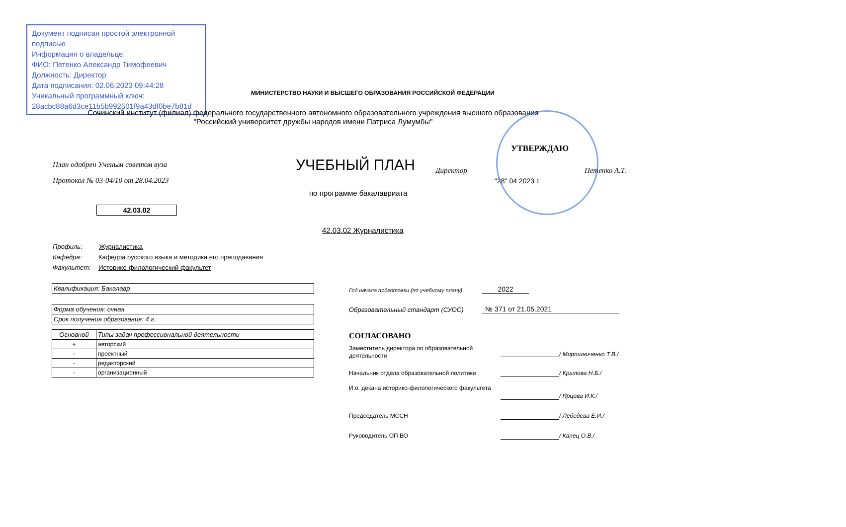Документ подписан простой электронной подписью
Информация о владельце:
ФИО: Петенко Александр Тимофеевич
Должность: Директор
Дата подписания: 02.06.2023 09:44:28
Уникальный программный ключ:
28acbc88a6d3ce11b5b992501f9a43df0be7b81d
МИНИСТЕРСТВО НАУКИ И ВЫСШЕГО ОБРАЗОВАНИЯ РОССИЙСКОЙ ФЕДЕРАЦИИ
Сочинский институт (филиал) федерального государственного автономного образовательного учреждения высшего образования
"Российский университет дружбы народов имени Патриса Лумумбы"
План одобрен Ученым советом вуза
Протокол № 03-04/10 от 28.04.2023
УЧЕБНЫЙ ПЛАН
УТВЕРЖДАЮ
Директор Петенко А.Т.
"28" 04 2023 г.
по программе бакалавриата
42.03.02
42.03.02 Журналистика
Профиль: Журналистика
Кафедра: Кафедра русского языка и методики его преподавания
Факультет: Историко-филологический факультет
Квалификация: Бакалавр
Форма обучения: очная
Срок получения образования: 4 г.
| Основной | Типы задач профессиональной деятельности |
| + | авторский |
| - | проектный |
| - | редакторский |
| - | организационный |
Год начала подготовки (по учебному плану)
2022
Образовательный стандарт (СУОС)
№ 371 от 21.05.2021
СОГЛАСОВАНО
Заместитель директора по образовательной деятельности
/ Мирошниченко Т.В./
Начальник отдела образовательной политики / Крылова Н.Б./
И.о. декана историко-филологического факультета
/ Ярцева И.К./
Председатель МССН / Лебедева Е.И./
Руководитель ОП ВО / Капец О.В./